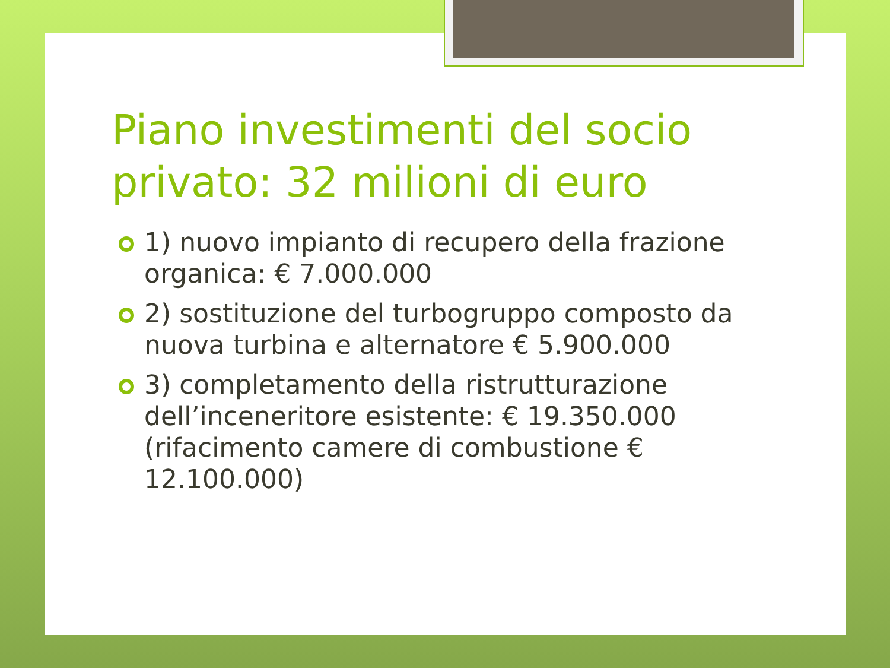Piano investimenti del socio privato: 32 milioni di euro
1) nuovo impianto di recupero della frazione organica: € 7.000.000
2) sostituzione del turbogruppo composto da nuova turbina e alternatore € 5.900.000
3) completamento della ristrutturazione dell’inceneritore esistente: € 19.350.000 (rifacimento camere di combustione € 12.100.000)